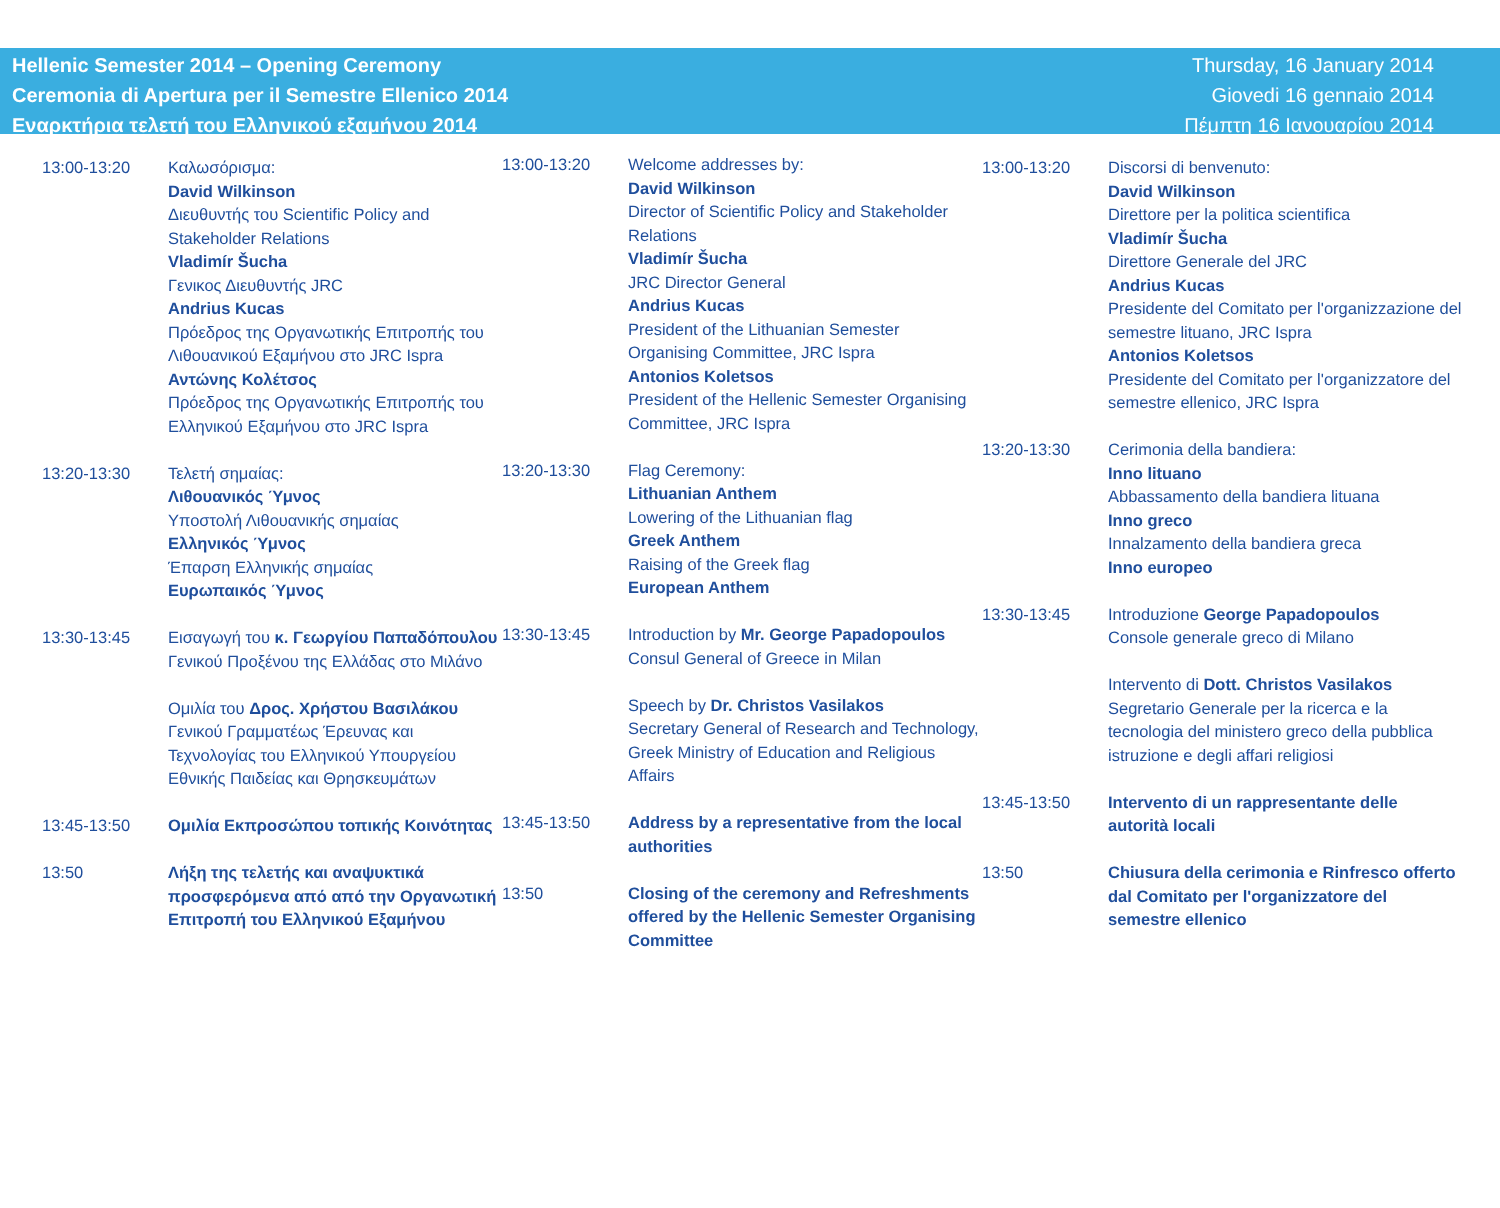Hellenic Semester 2014 – Opening Ceremony
Ceremonia di Apertura per il Semestre Ellenico 2014
Εναρκτήρια τελετή του Ελληνικού εξαμήνου 2014
Thursday, 16 January 2014
Giovedi 16 gennaio 2014
Πέμπτη 16 Ιανουαρίου 2014
13:00-13:20 Καλωσόρισμα:
David Wilkinson
Διευθυντής του Scientific Policy and Stakeholder Relations
Vladimír Šucha
Γενικος Διευθυντής JRC
Andrius Kucas
Πρόεδρος της Οργανωτικής Επιτροπής του Λιθουανικού Εξαμήνου στο JRC Ispra
Αντώνης Κολέτσος
Πρόεδρος της Οργανωτικής Επιτροπής του Ελληνικού Εξαμήνου στο JRC Ispra
13:20-13:30 Τελετή σημαίας:
Λιθουανικός Ύμνος
Υποστολή Λιθουανικής σημαίας
Ελληνικός Ύμνος
Έπαρση Ελληνικής σημαίας
Ευρωπαικός Ύμνος
13:30-13:45 Εισαγωγή του κ. Γεωργίου Παπαδόπουλου
Γενικού Προξένου της Ελλάδας στο Μιλάνο
Ομιλία του Δρος. Χρήστου Βασιλάκου
Γενικού Γραμματέως Έρευνας και Τεχνολογίας του Ελληνικού Υπουργείου Εθνικής Παιδείας και Θρησκευμάτων
13:45-13:50 Ομιλία Εκπροσώπου τοπικής Κοινότητας
13:50 Λήξη της τελετής και αναψυκτικά προσφερόμενα από από την Οργανωτική Επιτροπή του Ελληνικού Εξαμήνου
13:00-13:20 Welcome addresses by:
David Wilkinson
Director of Scientific Policy and Stakeholder Relations
Vladimír Šucha
JRC Director General
Andrius Kucas
President of the Lithuanian Semester Organising Committee, JRC Ispra
Antonios Koletsos
President of the Hellenic Semester Organising Committee, JRC Ispra
13:20-13:30 Flag Ceremony:
Lithuanian Anthem
Lowering of the Lithuanian flag
Greek Anthem
Raising of the Greek flag
European Anthem
13:30-13:45 Introduction by Mr. George Papadopoulos
Consul General of Greece in Milan
Speech by Dr. Christos Vasilakos
Secretary General of Research and Technology, Greek Ministry of Education and Religious Affairs
13:45-13:50 Address by a representative from the local authorities
13:50 Closing of the ceremony and Refreshments offered by the Hellenic Semester Organising Committee
13:00-13:20 Discorsi di benvenuto:
David Wilkinson
Direttore per la politica scientifica
Vladimír Šucha
Direttore Generale del JRC
Andrius Kucas
Presidente del Comitato per l'organizzazione del semestre lituano, JRC Ispra
Antonios Koletsos
Presidente del Comitato per l'organizzatore del semestre ellenico, JRC Ispra
13:20-13:30 Cerimonia della bandiera:
Inno lituano
Abbassamento della bandiera lituana
Inno greco
Innalzamento della bandiera greca
Inno europeo
13:30-13:45 Introduzione George Papadopoulos
Console generale greco di Milano
Intervento di Dott. Christos Vasilakos
Segretario Generale per la ricerca e la tecnologia del ministero greco della pubblica istruzione e degli affari religiosi
13:45-13:50 Intervento di un rappresentante delle autorità locali
13:50 Chiusura della cerimonia e Rinfresco offerto dal Comitato per l'organizzatore del semestre ellenico